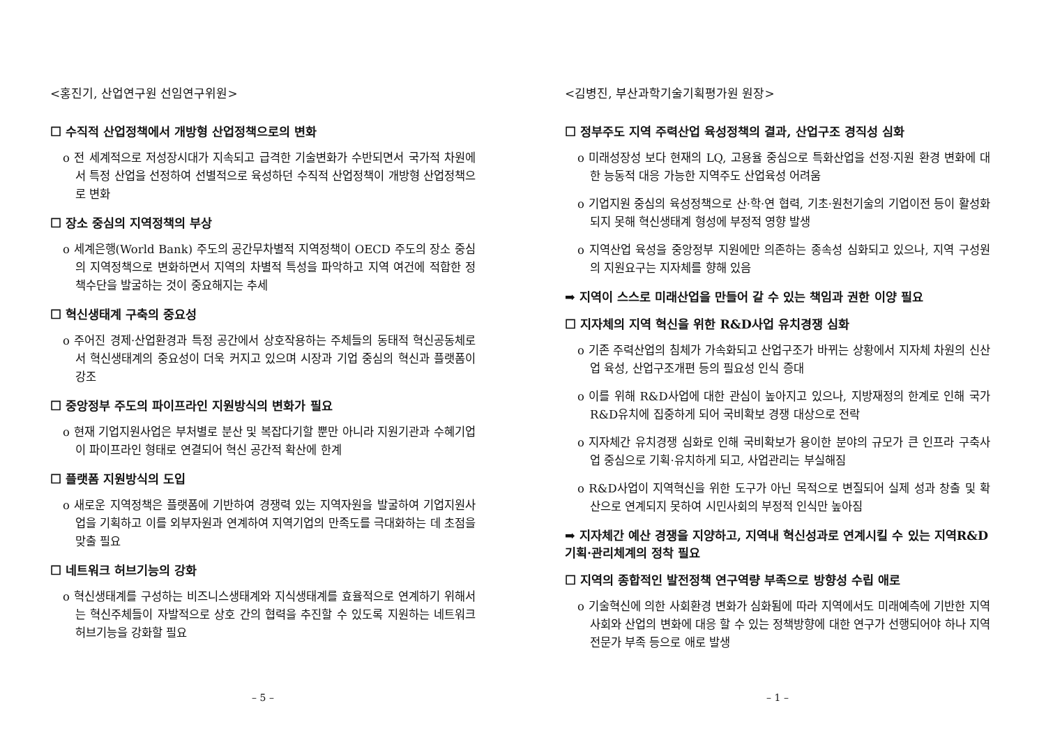<홍진기, 산업연구원 선임연구위원>
☐ 수직적 산업정책에서 개방형 산업정책으로의 변화
o 전 세계적으로 저성장시대가 지속되고 급격한 기술변화가 수반되면서 국가적 차원에서 특정 산업을 선정하여 선별적으로 육성하던 수직적 산업정책이 개방형 산업정책으로 변화
☐ 장소 중심의 지역정책의 부상
o 세계은행(World Bank) 주도의 공간무차별적 지역정책이 OECD 주도의 장소 중심의 지역정책으로 변화하면서 지역의 차별적 특성을 파악하고 지역 여건에 적합한 정책수단을 발굴하는 것이 중요해지는 추세
☐ 혁신생태계 구축의 중요성
o 주어진 경제·산업환경과 특정 공간에서 상호작용하는 주체들의 동태적 혁신공동체로서 혁신생태계의 중요성이 더욱 커지고 있으며 시장과 기업 중심의 혁신과 플랫폼이 강조
☐ 중앙정부 주도의 파이프라인 지원방식의 변화가 필요
o 현재 기업지원사업은 부처별로 분산 및 복잡다기할 뿐만 아니라 지원기관과 수혜기업이 파이프라인 형태로 연결되어 혁신 공간적 확산에 한계
☐ 플랫폼 지원방식의 도입
o 새로운 지역정책은 플랫폼에 기반하여 경쟁력 있는 지역자원을 발굴하여 기업지원사업을 기획하고 이를 외부자원과 연계하여 지역기업의 만족도를 극대화하는 데 초점을 맞출 필요
☐ 네트워크 허브기능의 강화
o 혁신생태계를 구성하는 비즈니스생태계와 지식생태계를 효율적으로 연계하기 위해서는 혁신주체들이 자발적으로 상호 간의 협력을 추진할 수 있도록 지원하는 네트워크 허브기능을 강화할 필요
– 5 –
<김병진, 부산과학기술기획평가원 원장>
☐ 정부주도 지역 주력산업 육성정책의 결과, 산업구조 경직성 심화
o 미래성장성 보다 현재의 LQ, 고용율 중심으로 특화산업을 선정·지원 환경 변화에 대한 능동적 대응 가능한 지역주도 산업육성 어려움
o 기업지원 중심의 육성정책으로 산·학·연 협력, 기초·원천기술의 기업이전 등이 활성화 되지 못해 혁신생태계 형성에 부정적 영향 발생
o 지역산업 육성을 중앙정부 지원에만 의존하는 종속성 심화되고 있으나, 지역 구성원의 지원요구는 지자체를 향해 있음
➡ 지역이 스스로 미래산업을 만들어 갈 수 있는 책임과 권한 이양 필요
☐ 지자체의 지역 혁신을 위한 R&D사업 유치경쟁 심화
o 기존 주력산업의 침체가 가속화되고 산업구조가 바뀌는 상황에서 지자체 차원의 신산업 육성, 산업구조개편 등의 필요성 인식 증대
o 이를 위해 R&D사업에 대한 관심이 높아지고 있으나, 지방재정의 한계로 인해 국가R&D유치에 집중하게 되어 국비확보 경쟁 대상으로 전락
o 지자체간 유치경쟁 심화로 인해 국비확보가 용이한 분야의 규모가 큰 인프라 구축사업 중심으로 기획·유치하게 되고, 사업관리는 부실해짐
o R&D사업이 지역혁신을 위한 도구가 아닌 목적으로 변질되어 실제 성과 창출 및 확산으로 연계되지 못하여 시민사회의 부정적 인식만 높아짐
➡ 지자체간 예산 경쟁을 지양하고, 지역내 혁신성과로 연계시킬 수 있는 지역R&D 기획·관리체계의 정착 필요
☐ 지역의 종합적인 발전정책 연구역량 부족으로 방향성 수립 애로
o 기술혁신에 의한 사회환경 변화가 심화됨에 따라 지역에서도 미래예측에 기반한 지역사회와 산업의 변화에 대응 할 수 있는 정책방향에 대한 연구가 선행되어야 하나 지역 전문가 부족 등으로 애로 발생
– 1 –